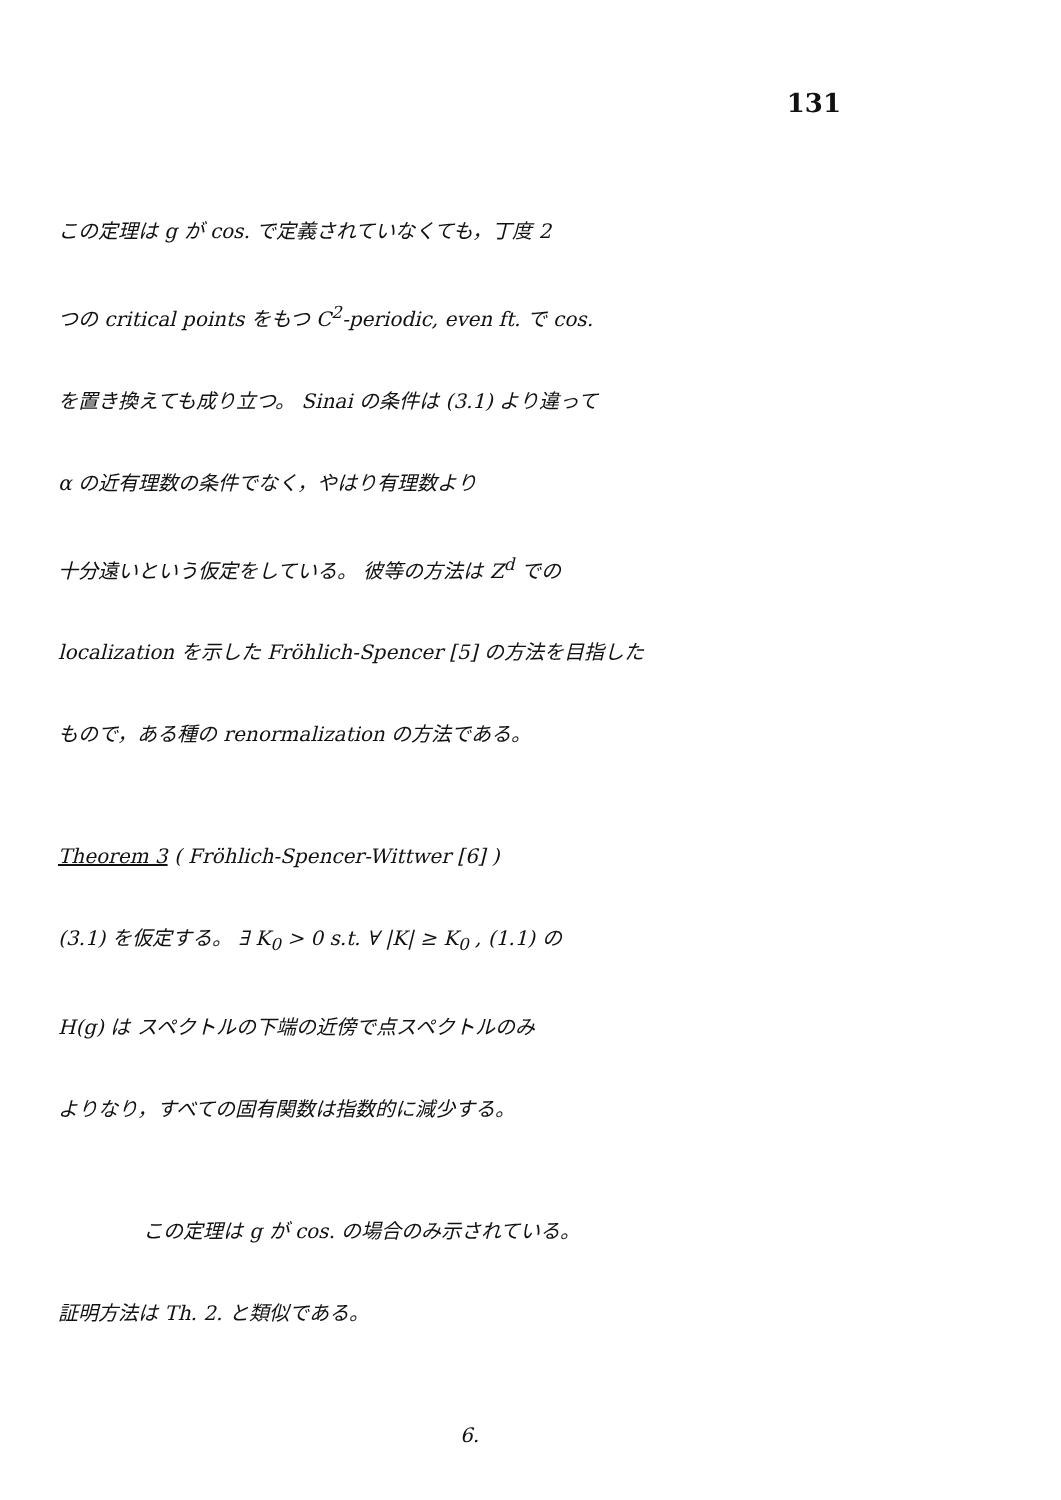131
この定理は g が cos. で定義されていなくても，丁度 2
つの critical points をもつ C<sup>2</sup>-periodic, even ft. で cos.
を置き換えても成り立つ。 Sinai の条件は (3.1) より違って
α の近有理数の条件でなく，やはり有理数より
十分遠いという仮定をしている。 彼等の方法は Z<sup>d</sup> での
localization を示した Fröhlich-Spencer [5] の方法を目指した
もので，ある種の renormalization の方法である。
Theorem 3 ( Fröhlich-Spencer-Wittwer [6] )
(3.1) を仮定する。 ∃ K<sub>0</sub> > 0 s.t. ∀ |K| ≥ K<sub>0</sub> , (1.1) の
H(g) は スペクトルの下端の近傍で点スペクトルのみ
よりなり，すべての固有関数は指数的に減少する。
この定理は g が cos. の場合のみ示されている。
証明方法は Th. 2. と類似である。
6.